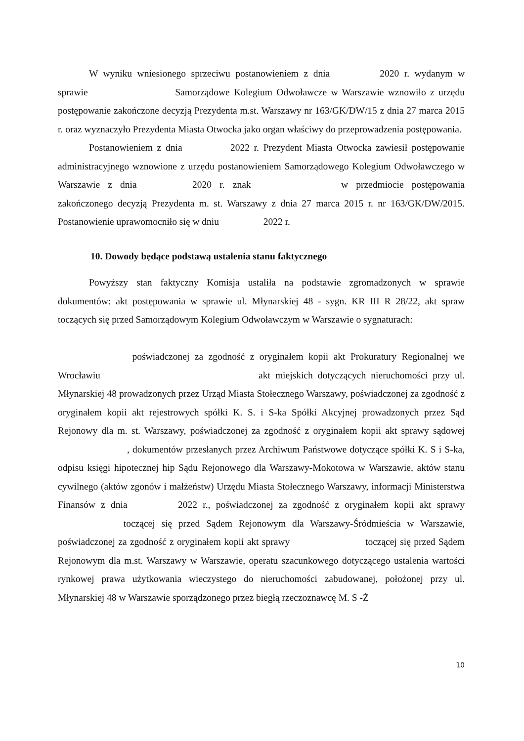W wyniku wniesionego sprzeciwu postanowieniem z dnia 2020 r. wydanym w sprawie Samorządowe Kolegium Odwoławcze w Warszawie wznowiło z urzędu postępowanie zakończone decyzją Prezydenta m.st. Warszawy nr 163/GK/DW/15 z dnia 27 marca 2015 r. oraz wyznaczyło Prezydenta Miasta Otwocka jako organ właściwy do przeprowadzenia postępowania.
Postanowieniem z dnia 2022 r. Prezydent Miasta Otwocka zawiesił postępowanie administracyjnego wznowione z urzędu postanowieniem Samorządowego Kolegium Odwoławczego w Warszawie z dnia 2020 r. znak w przedmiocie postępowania zakończonego decyzją Prezydenta m. st. Warszawy z dnia 27 marca 2015 r. nr 163/GK/DW/2015. Postanowienie uprawomocniło się w dniu 2022 r.
10. Dowody będące podstawą ustalenia stanu faktycznego
Powyższy stan faktyczny Komisja ustaliła na podstawie zgromadzonych w sprawie dokumentów: akt postępowania w sprawie ul. Młynarskiej 48 - sygn. KR III R 28/22, akt spraw toczących się przed Samorządowym Kolegium Odwoławczym w Warszawie o sygnaturach:
poświadczonej za zgodność z oryginałem kopii akt Prokuratury Regionalnej we Wrocławiu akt miejskich dotyczących nieruchomości przy ul. Młynarskiej 48 prowadzonych przez Urząd Miasta Stołecznego Warszawy, poświadczonej za zgodność z oryginałem kopii akt rejestrowych spółki K. S. i S-ka Spółki Akcyjnej prowadzonych przez Sąd Rejonowy dla m. st. Warszawy, poświadczonej za zgodność z oryginałem kopii akt sprawy sądowej , dokumentów przesłanych przez Archiwum Państwowe dotyczące spółki K. S i S-ka, odpisu księgi hipotecznej hip Sądu Rejonowego dla Warszawy-Mokotowa w Warszawie, aktów stanu cywilnego (aktów zgonów i małżeństw) Urzędu Miasta Stołecznego Warszawy, informacji Ministerstwa Finansów z dnia 2022 r., poświadczonej za zgodność z oryginałem kopii akt sprawy toczącej się przed Sądem Rejonowym dla Warszawy-Śródmieścia w Warszawie, poświadczonej za zgodność z oryginałem kopii akt sprawy toczącej się przed Sądem Rejonowym dla m.st. Warszawy w Warszawie, operatu szacunkowego dotyczącego ustalenia wartości rynkowej prawa użytkowania wieczystego do nieruchomości zabudowanej, położonej przy ul. Młynarskiej 48 w Warszawie sporządzonego przez biegłą rzeczoznawcę M. S -Ż
10